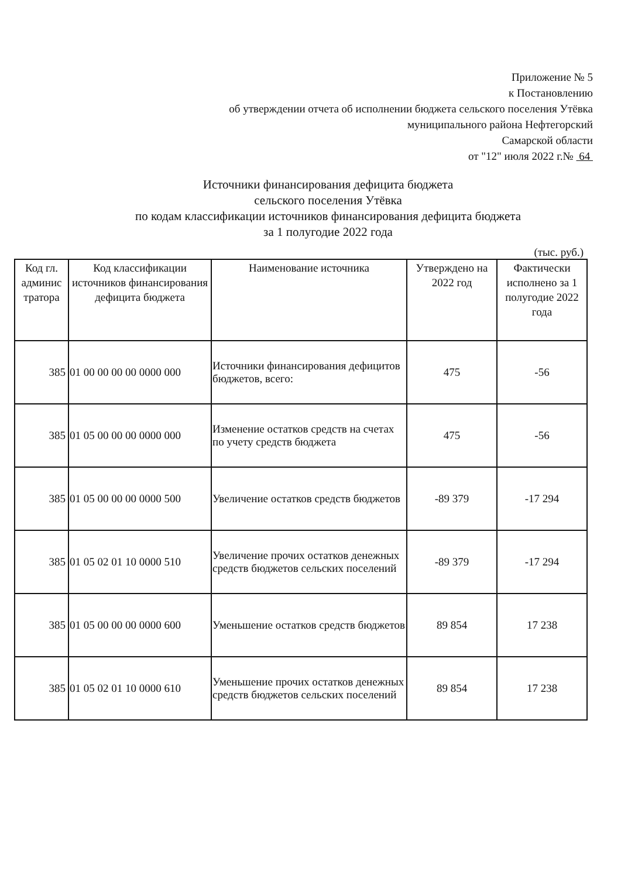Приложение № 5
к Постановлению
об утверждении отчета об исполнении бюджета сельского поселения Утёвка
муниципального района Нефтегорский
Самарской области
от "12" июля 2022 г.№ 64
Источники финансирования дефицита бюджета
сельского поселения Утёвка
по кодам классификации источников финансирования дефицита бюджета
за 1 полугодие 2022 года
(тыс. руб.)
| Код гл. админис тратора | Код классификации источников финансирования дефицита бюджета | Наименование источника | Утверждено на 2022 год | Фактически исполнено за 1 полугодие 2022 года |
| --- | --- | --- | --- | --- |
| 385 | 01 00 00 00 00 0000 000 | Источники финансирования дефицитов бюджетов, всего: | 475 | -56 |
| 385 | 01 05 00 00 00 0000 000 | Изменение остатков средств на счетах по учету средств бюджета | 475 | -56 |
| 385 | 01 05 00 00 00 0000 500 | Увеличение остатков средств бюджетов | -89 379 | -17 294 |
| 385 | 01 05 02 01 10 0000 510 | Увеличение прочих остатков денежных средств бюджетов сельских поселений | -89 379 | -17 294 |
| 385 | 01 05 00 00 00 0000 600 | Уменьшение остатков средств бюджетов | 89 854 | 17 238 |
| 385 | 01 05 02 01 10 0000 610 | Уменьшение прочих остатков денежных средств бюджетов сельских поселений | 89 854 | 17 238 |